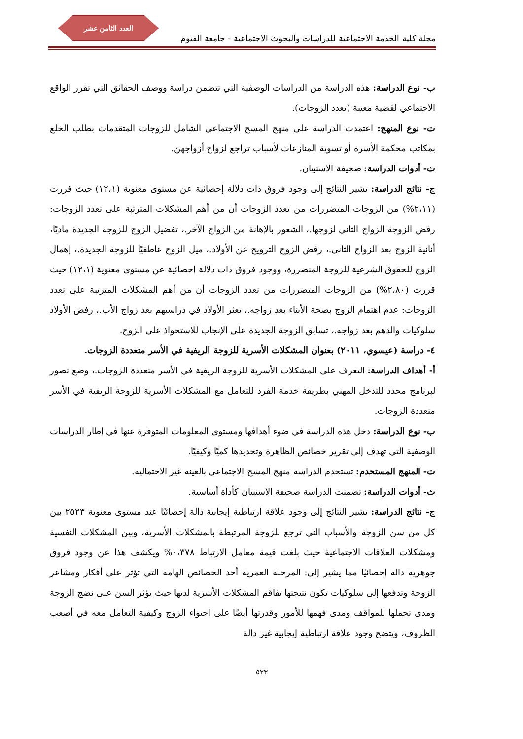العدد الثامن عشر
مجلة كلية الخدمة الاجتماعية للدراسات والبحوث الاجتماعية - جامعة الفيوم
ب- نوع الدراسة: هذه الدراسة من الدراسات الوصفية التي تتضمن دراسة ووصف الحقائق التي تقرر الواقع الاجتماعي لقضية معينة (تعدد الزوجات).
ت- نوع المنهج: اعتمدت الدراسة على منهج المسح الاجتماعي الشامل للزوجات المتقدمات بطلب الخلع بمكاتب محكمة الأسرة أو تسوية المنازعات لأسباب تراجع لزواج أزواجهن.
ث- أدوات الدراسة: صحيفة الاستبيان.
ج- نتائج الدراسة: تشير النتائج إلى وجود فروق ذات دلالة إحصائية عن مستوى معنوية (١٢،١) حيث قررت (٢،١١%) من الزوجات المتضررات من تعدد الزوجات أن من أهم المشكلات المترتبة على تعدد الزوجات: رفض الزوجة الزواج الثاني لزوجها.، الشعور بالإهانة من الزواج الآخر.، تفضيل الزوج للزوجة الجديدة ماديًا، أنانية الزوج بعد الزواج الثاني.، رفض الزوج الترويح عن الأولاد.، ميل الزوج عاطفيًا للزوجة الجديدة.، إهمال الزوج للحقوق الشرعية للزوجة المتضررة، ووجود فروق ذات دلالة إحصائية عن مستوى معنوية (١٢،١) حيث قررت (٢،٨٠%) من الزوجات المتضررات من تعدد الزوجات أن من أهم المشكلات المترتبة على تعدد الزوجات: عدم اهتمام الزوج بصحة الأبناء بعد زواجه.، تعثر الأولاد في دراستهم بعد زواج الأب.، رفض الأولاد سلوكيات والدهم بعد زواجه.، تسابق الزوجة الجديدة على الإنجاب للاستحواذ على الزوج.
٤- دراسة (عيسوي، ٢٠١١) بعنوان المشكلات الأسرية للزوجة الريفية في الأسر متعددة الزوجات.
أ- أهداف الدراسة: التعرف على المشكلات الأسرية للزوجة الريفية في الأسر متعددة الزوجات.، وضع تصور لبرنامج محدد للتدخل المهني بطريقة خدمة الفرد للتعامل مع المشكلات الأسرية للزوجة الريفية في الأسر متعددة الزوجات.
ب- نوع الدراسة: دخل هذه الدراسة في ضوء أهدافها ومستوى المعلومات المتوفرة عنها في إطار الدراسات الوصفية التي تهدف إلى تقرير خصائص الظاهرة وتحديدها كميًا وكيفيًا.
ت- المنهج المستخدم: تستخدم الدراسة منهج المسح الاجتماعي بالعينة غير الاحتمالية.
ث- أدوات الدراسة: تضمنت الدراسة صحيفة الاستبيان كأداة أساسية.
ج- نتائج الدراسة: تشير النتائج إلى وجود علاقة ارتباطية إيجابية دالة إحصائيًا عند مستوى معنوية ٢٥٢٣ بين كل من سن الزوجة والأسباب التي ترجع للزوجة المرتبطة بالمشكلات الأسرية، وبين المشكلات النفسية ومشكلات العلاقات الاجتماعية حيث بلغت قيمة معامل الارتباط ٠،٣٧٨% ويكشف هذا عن وجود فروق جوهرية دالة إحصائيًا مما يشير إلى: المرحلة العمرية أحد الخصائص الهامة التي تؤثر على أفكار ومشاعر الزوجة وتدفعها إلى سلوكيات تكون نتيجتها تفاقم المشكلات الأسرية لديها حيث يؤثر السن على نضج الزوجة ومدى تحملها للمواقف ومدى فهمها للأمور وقدرتها أيضًا على احتواء الزوج وكيفية التعامل معه في أصعب الظروف، ويتضح وجود علاقة ارتباطية إيجابية غير دالة
٥٢٣